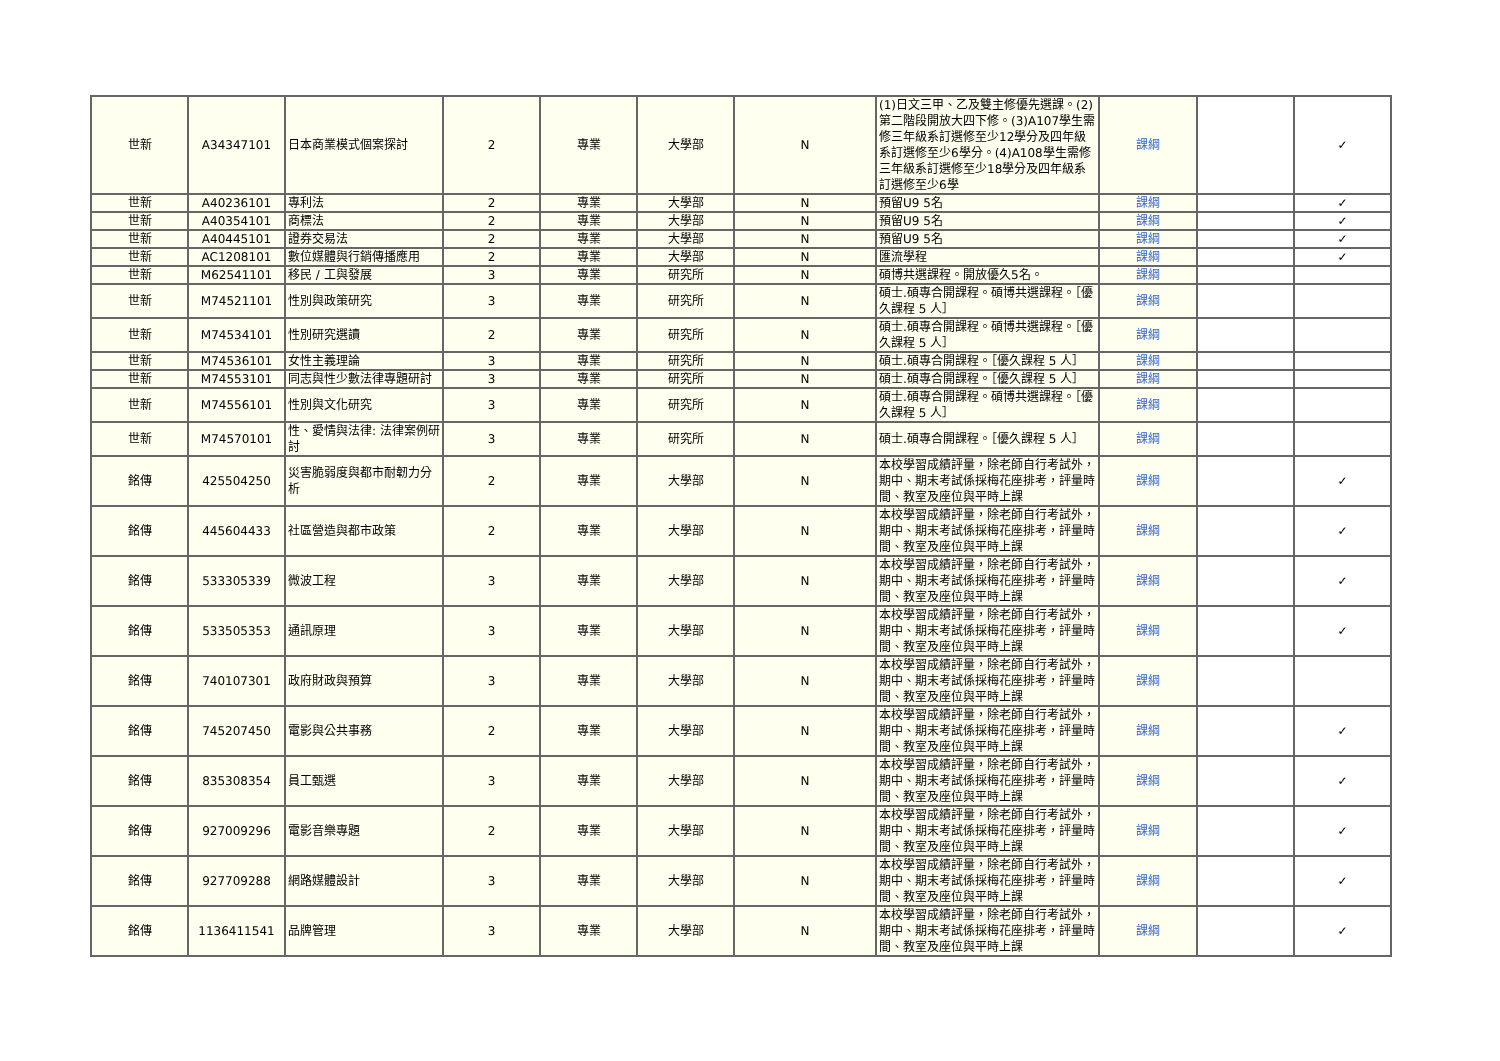| 世新 | A34347101 | 日本商業模式個案探討 | 2 | 專業 | 大學部 | N | (1)日文三甲、乙及雙主修優先選課。(2)第二階段開放大四下修。(3)A107學生需修三年級系訂選修至少12學分及四年級系訂選修至少6學分。(4)A108學生需修三年級系訂選修至少18學分及四年級系訂選修至少6學 | 課綱 | | ✓ |
| 世新 | A40236101 | 專利法 | 2 | 專業 | 大學部 | N | 預留U9 5名 | 課綱 | | ✓ |
| 世新 | A40354101 | 商標法 | 2 | 專業 | 大學部 | N | 預留U9 5名 | 課綱 | | ✓ |
| 世新 | A40445101 | 證券交易法 | 2 | 專業 | 大學部 | N | 預留U9 5名 | 課綱 | | ✓ |
| 世新 | AC1208101 | 數位媒體與行銷傳播應用 | 2 | 專業 | 大學部 | N | 匯流學程 | 課綱 | | ✓ |
| 世新 | M62541101 | 移民 / 工與發展 | 3 | 專業 | 研究所 | N | 碩博共選課程。開放優久5名。 | 課綱 | | |
| 世新 | M74521101 | 性別與政策研究 | 3 | 專業 | 研究所 | N | 碩士.碩專合開課程。碩博共選課程。［優久課程 5 人］ | 課綱 | | |
| 世新 | M74534101 | 性別研究選讀 | 2 | 專業 | 研究所 | N | 碩士.碩專合開課程。碩博共選課程。［優久課程 5 人］ | 課綱 | | |
| 世新 | M74536101 | 女性主義理論 | 3 | 專業 | 研究所 | N | 碩士.碩專合開課程。［優久課程 5 人］ | 課綱 | | |
| 世新 | M74553101 | 同志與性少數法律專題研討 | 3 | 專業 | 研究所 | N | 碩士.碩專合開課程。［優久課程 5 人］ | 課綱 | | |
| 世新 | M74556101 | 性別與文化研究 | 3 | 專業 | 研究所 | N | 碩士.碩專合開課程。碩博共選課程。［優久課程 5 人］ | 課綱 | | |
| 世新 | M74570101 | 性、愛情與法律: 法律案例研討 | 3 | 專業 | 研究所 | N | 碩士.碩專合開課程。［優久課程 5 人］ | 課綱 | | |
| 銘傳 | 425504250 | 災害脆弱度與都市耐韌力分析 | 2 | 專業 | 大學部 | N | 本校學習成績評量，除老師自行考試外，期中、期末考試係採梅花座排考，評量時間、教室及座位與平時上課 | 課綱 | | ✓ |
| 銘傳 | 445604433 | 社區營造與都市政策 | 2 | 專業 | 大學部 | N | 本校學習成績評量，除老師自行考試外，期中、期末考試係採梅花座排考，評量時間、教室及座位與平時上課 | 課綱 | | ✓ |
| 銘傳 | 533305339 | 微波工程 | 3 | 專業 | 大學部 | N | 本校學習成績評量，除老師自行考試外，期中、期末考試係採梅花座排考，評量時間、教室及座位與平時上課 | 課綱 | | ✓ |
| 銘傳 | 533505353 | 通訊原理 | 3 | 專業 | 大學部 | N | 本校學習成績評量，除老師自行考試外，期中、期末考試係採梅花座排考，評量時間、教室及座位與平時上課 | 課綱 | | ✓ |
| 銘傳 | 740107301 | 政府財政與預算 | 3 | 專業 | 大學部 | N | 本校學習成績評量，除老師自行考試外，期中、期末考試係採梅花座排考，評量時間、教室及座位與平時上課 | 課綱 | | |
| 銘傳 | 745207450 | 電影與公共事務 | 2 | 專業 | 大學部 | N | 本校學習成績評量，除老師自行考試外，期中、期末考試係採梅花座排考，評量時間、教室及座位與平時上課 | 課綱 | | ✓ |
| 銘傳 | 835308354 | 員工甄選 | 3 | 專業 | 大學部 | N | 本校學習成績評量，除老師自行考試外，期中、期末考試係採梅花座排考，評量時間、教室及座位與平時上課 | 課綱 | | ✓ |
| 銘傳 | 927009296 | 電影音樂專題 | 2 | 專業 | 大學部 | N | 本校學習成績評量，除老師自行考試外，期中、期末考試係採梅花座排考，評量時間、教室及座位與平時上課 | 課綱 | | ✓ |
| 銘傳 | 927709288 | 網路媒體設計 | 3 | 專業 | 大學部 | N | 本校學習成績評量，除老師自行考試外，期中、期末考試係採梅花座排考，評量時間、教室及座位與平時上課 | 課綱 | | ✓ |
| 銘傳 | 1136411541 | 品牌管理 | 3 | 專業 | 大學部 | N | 本校學習成績評量，除老師自行考試外，期中、期末考試係採梅花座排考，評量時間、教室及座位與平時上課 | 課綱 | | ✓ |